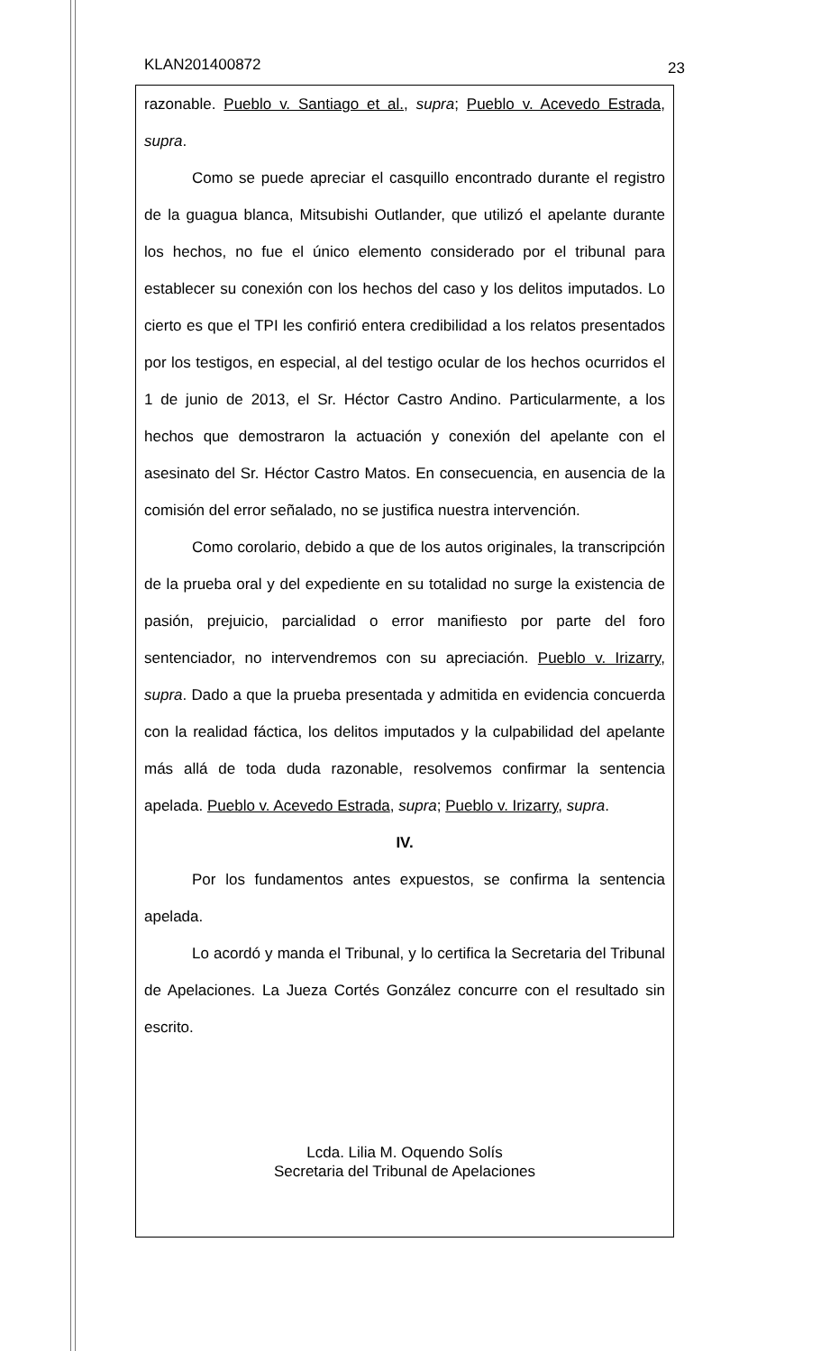KLAN201400872 23
razonable. Pueblo v. Santiago et al., supra; Pueblo v. Acevedo Estrada, supra.
Como se puede apreciar el casquillo encontrado durante el registro de la guagua blanca, Mitsubishi Outlander, que utilizó el apelante durante los hechos, no fue el único elemento considerado por el tribunal para establecer su conexión con los hechos del caso y los delitos imputados. Lo cierto es que el TPI les confirió entera credibilidad a los relatos presentados por los testigos, en especial, al del testigo ocular de los hechos ocurridos el 1 de junio de 2013, el Sr. Héctor Castro Andino. Particularmente, a los hechos que demostraron la actuación y conexión del apelante con el asesinato del Sr. Héctor Castro Matos. En consecuencia, en ausencia de la comisión del error señalado, no se justifica nuestra intervención.
Como corolario, debido a que de los autos originales, la transcripción de la prueba oral y del expediente en su totalidad no surge la existencia de pasión, prejuicio, parcialidad o error manifiesto por parte del foro sentenciador, no intervendremos con su apreciación. Pueblo v. Irizarry, supra. Dado a que la prueba presentada y admitida en evidencia concuerda con la realidad fáctica, los delitos imputados y la culpabilidad del apelante más allá de toda duda razonable, resolvemos confirmar la sentencia apelada. Pueblo v. Acevedo Estrada, supra; Pueblo v. Irizarry, supra.
IV.
Por los fundamentos antes expuestos, se confirma la sentencia apelada.
Lo acordó y manda el Tribunal, y lo certifica la Secretaria del Tribunal de Apelaciones. La Jueza Cortés González concurre con el resultado sin escrito.
Lcda. Lilia M. Oquendo Solís
Secretaria del Tribunal de Apelaciones